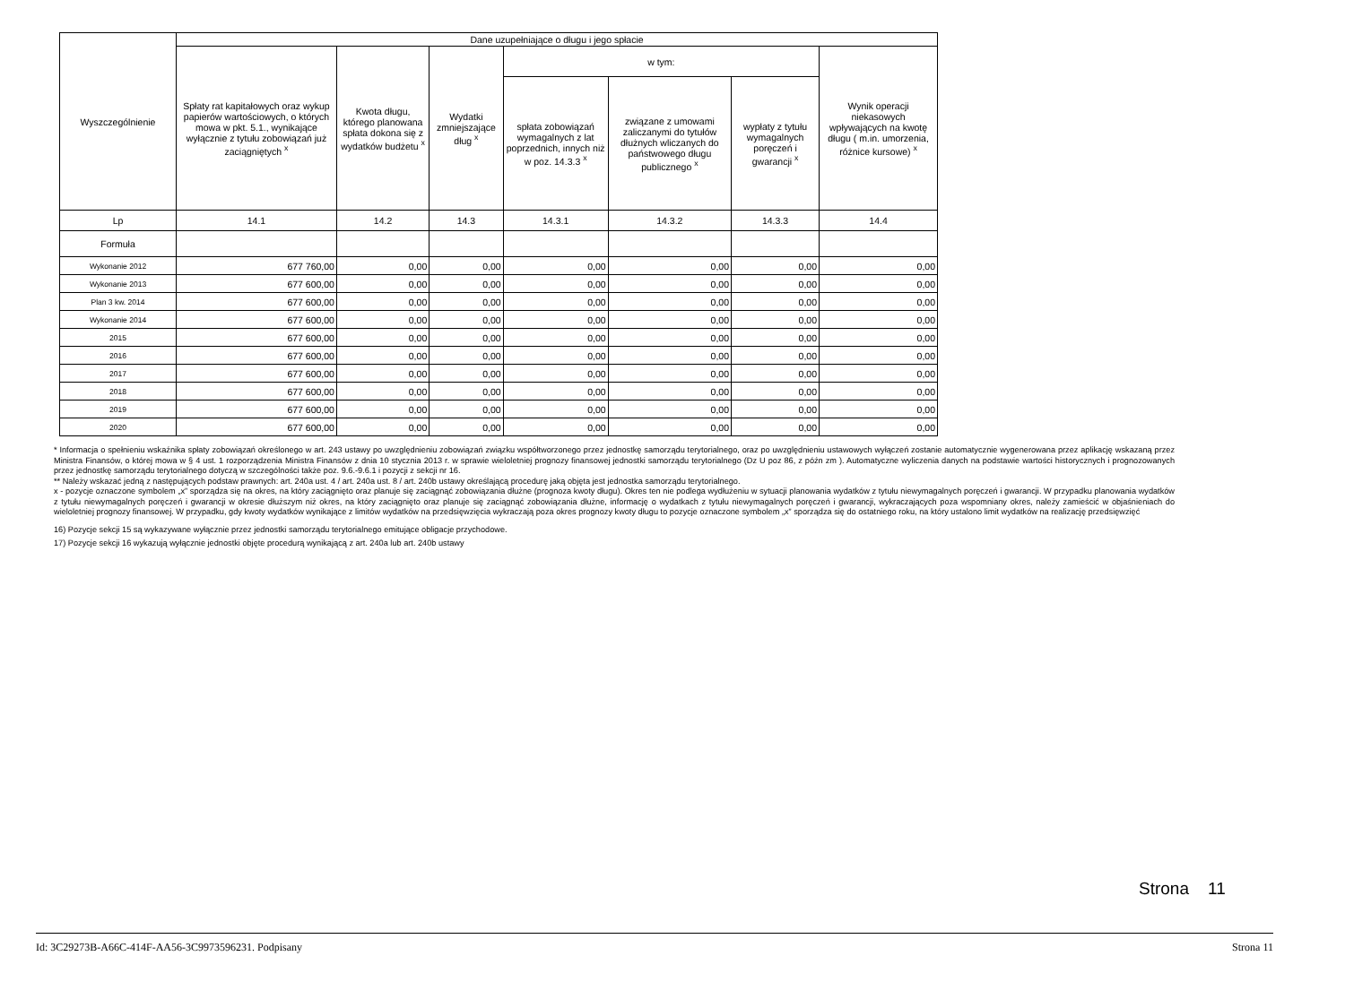| Wyszczególnienie | Dane uzupełniające o długu i jego spłacie | | | | | | |
| --- | --- | --- | --- | --- | --- | --- | --- |
| | Spłaty rat kapitałowych oraz wykup papierów wartościowych, o których mowa w pkt. 5.1., wynikające wyłącznie z tytułu zobowiązań już zaciągniętych <sup>x</sup> | Kwota długu, którego planowana spłata dokona się z wydatków budżetu <sup>x</sup> | Wydatki zmniejszające dług <sup>x</sup> | w tym: | | | Wynik operacji niekasowych wpływających na kwotę długu ( m.in. umorzenia, różnice kursowe) <sup>x</sup> |
| | | | | spłata zobowiązań wymagalnych z lat poprzednich, innych niż w poz. 14.3.3 <sup>x</sup> | związane z umowami zaliczanymi do tytułów dłużnych wliczanych do państwowego długu publicznego <sup>x</sup> | wypłaty z tytułu wymagalnych poręczeń i gwarancji <sup>x</sup> | |
| Lp | 14.1 | 14.2 | 14.3 | 14.3.1 | 14.3.2 | 14.3.3 | 14.4 |
| Formuła | | | | | | | |
| Wykonanie 2012 | 677 760,00 | 0,00 | 0,00 | 0,00 | 0,00 | 0,00 | 0,00 |
| Wykonanie 2013 | 677 600,00 | 0,00 | 0,00 | 0,00 | 0,00 | 0,00 | 0,00 |
| Plan 3 kw. 2014 | 677 600,00 | 0,00 | 0,00 | 0,00 | 0,00 | 0,00 | 0,00 |
| Wykonanie 2014 | 677 600,00 | 0,00 | 0,00 | 0,00 | 0,00 | 0,00 | 0,00 |
| 2015 | 677 600,00 | 0,00 | 0,00 | 0,00 | 0,00 | 0,00 | 0,00 |
| 2016 | 677 600,00 | 0,00 | 0,00 | 0,00 | 0,00 | 0,00 | 0,00 |
| 2017 | 677 600,00 | 0,00 | 0,00 | 0,00 | 0,00 | 0,00 | 0,00 |
| 2018 | 677 600,00 | 0,00 | 0,00 | 0,00 | 0,00 | 0,00 | 0,00 |
| 2019 | 677 600,00 | 0,00 | 0,00 | 0,00 | 0,00 | 0,00 | 0,00 |
| 2020 | 677 600,00 | 0,00 | 0,00 | 0,00 | 0,00 | 0,00 | 0,00 |
* Informacja o spełnieniu wskaźnika spłaty zobowiązań określonego w art. 243 ustawy po uwzględnieniu zobowiązań związku współtworzonego przez jednostkę samorządu terytorialnego, oraz po uwzględnieniu ustawowych wyłączeń zostanie automatycznie wygenerowana przez aplikację wskazaną przez Ministra Finansów, o której mowa w § 4 ust. 1 rozporządzenia Ministra Finansów z dnia 10 stycznia 2013 r. w sprawie wieloletniej prognozy finansowej jednostki samorządu terytorialnego (Dz U poz 86, z późn zm ). Automatyczne wyliczenia danych na podstawie wartości historycznych i prognozowanych przez jednostkę samorządu terytorialnego dotyczą w szczególności także poz. 9.6.-9.6.1 i pozycji z sekcji nr 16.
** Należy wskazać jedną z następujących podstaw prawnych: art. 240a ust. 4 / art. 240a ust. 8 / art. 240b ustawy określającą procedurę jaką objęta jest jednostka samorządu terytorialnego.
x - pozycje oznaczone symbolem „x” sporządza się na okres, na który zaciągnięto oraz planuje się zaciągnąć zobowiązania dłużne (prognoza kwoty długu). Okres ten nie podlega wydłużeniu w sytuacji planowania wydatków z tytułu niewymagalnych poręczeń i gwarancji. W przypadku planowania wydatków z tytułu niewymagalnych poręczeń i gwarancji w okresie dłuższym niż okres, na który zaciągnięto oraz planuje się zaciągnąć zobowiązania dłużne, informację o wydatkach z tytułu niewymagalnych poręczeń i gwarancji, wykraczających poza wspomniany okres, należy zamieścić w objaśnieniach do wieloletniej prognozy finansowej. W przypadku, gdy kwoty wydatków wynikające z limitów wydatków na przedsięwzięcia wykraczają poza okres prognozy kwoty długu to pozycje oznaczone symbolem „x” sporządza się do ostatniego roku, na który ustalono limit wydatków na realizację przedsięwzięć
16) Pozycje sekcji 15 są wykazywane wyłącznie przez jednostki samorządu terytorialnego emitujące obligacje przychodowe.
17) Pozycje sekcji 16 wykazują wyłącznie jednostki objęte procedurą wynikającą z art. 240a lub art. 240b ustawy
Strona 11
Id: 3C29273B-A66C-414F-AA56-3C9973596231. Podpisany Strona 11